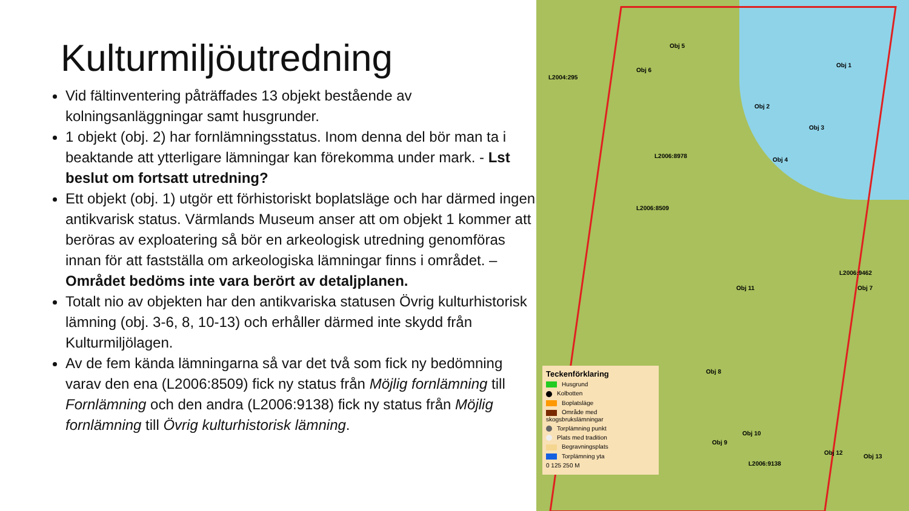Kulturmiljöutredning
Vid fältinventering påträffades 13 objekt bestående av kolningsanläggningar samt husgrunder.
1 objekt (obj. 2) har fornlämningsstatus. Inom denna del bör man ta i beaktande att ytterligare lämningar kan förekomma under mark. - Lst beslut om fortsatt utredning?
Ett objekt (obj. 1) utgör ett förhistoriskt boplatsläge och har därmed ingen antikvarisk status. Värmlands Museum anser att om objekt 1 kommer att beröras av exploatering så bör en arkeologisk utredning genomföras innan för att fastställa om arkeologiska lämningar finns i området. – Området bedöms inte vara berört av detaljplanen.
Totalt nio av objekten har den antikvariska statusen Övrig kulturhistorisk lämning (obj. 3-6, 8, 10-13) och erhåller därmed inte skydd från Kulturmiljölagen.
Av de fem kända lämningarna så var det två som fick ny bedömning varav den ena (L2006:8509) fick ny status från Möjlig fornlämning till Fornlämning och den andra (L2006:9138) fick ny status från Möjlig fornlämning till Övrig kulturhistorisk lämning.
Obj 5
Obj 6
L2004:295
Obj 1
Obj 2
Obj 3
L2006:8978
Obj 4
L2006:8509
L2006:9462
Obj 11 Obj 7
Obj 8
Obj 10
Obj 9
Obj 12
Obj 13
L2006:9138
Teckenförklaring
Husgrund
Kolbotten
Boplatsläge
Område med skogsbrukslämningar
Torplämning punkt
Plats med tradition
Begravningsplats
Torplämning yta
0 125 250 M